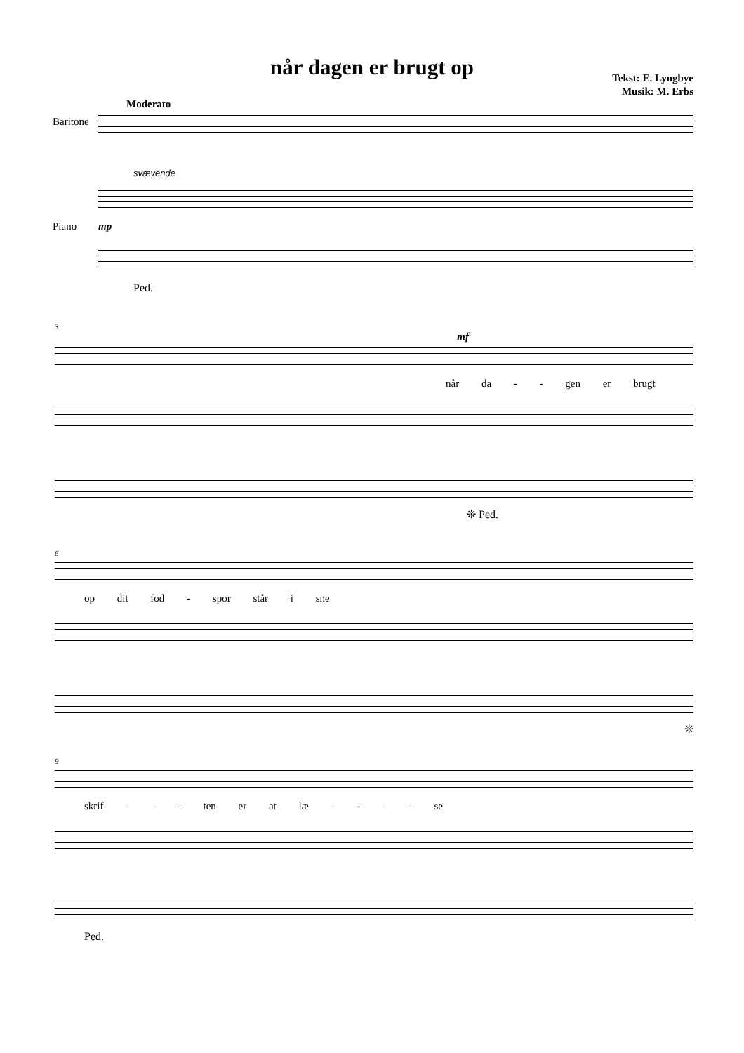når dagen er brugt op
Tekst: E. Lyngbye
Musik: M. Erbs
Moderato
Baritone
svævende
Piano mp
Ped.
3
mf
når da - - gen er brugt
❊ Ped.
6
op dit fod - spor står i sne
❊
9
skrif - - - ten er at læ - - - - se
Ped.